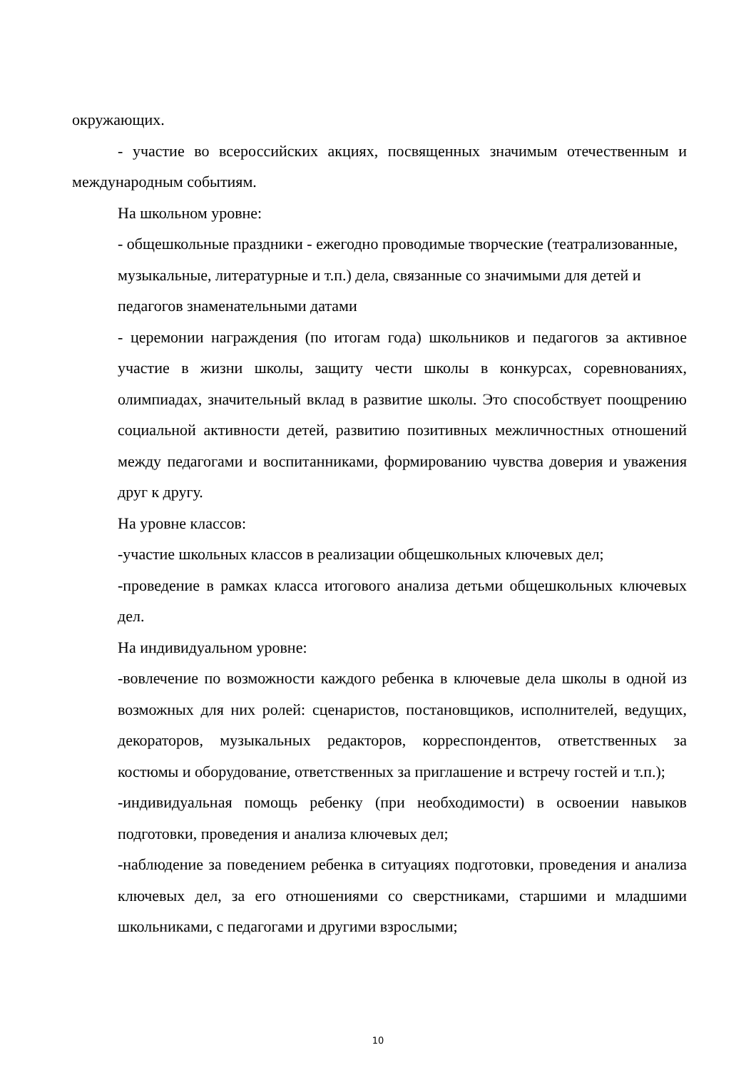окружающих.
- участие во всероссийских акциях, посвященных значимым отечественным и международным событиям.
На школьном уровне:
- общешкольные праздники - ежегодно проводимые творческие (театрализованные, музыкальные, литературные и т.п.) дела, связанные со значимыми для детей и педагогов знаменательными датами
- церемонии награждения (по итогам года) школьников и педагогов за активное участие в жизни школы, защиту чести школы в конкурсах, соревнованиях, олимпиадах, значительный вклад в развитие школы. Это способствует поощрению социальной активности детей, развитию позитивных межличностных отношений между педагогами и воспитанниками, формированию чувства доверия и уважения друг к другу.
На уровне классов:
-участие школьных классов в реализации общешкольных ключевых дел;
-проведение в рамках класса итогового анализа детьми общешкольных ключевых дел.
На индивидуальном уровне:
-вовлечение по возможности каждого ребенка в ключевые дела школы в одной из возможных для них ролей: сценаристов, постановщиков, исполнителей, ведущих, декораторов, музыкальных редакторов, корреспондентов, ответственных за костюмы и оборудование, ответственных за приглашение и встречу гостей и т.п.);
-индивидуальная помощь ребенку (при необходимости) в освоении навыков подготовки, проведения и анализа ключевых дел;
-наблюдение за поведением ребенка в ситуациях подготовки, проведения и анализа ключевых дел, за его отношениями со сверстниками, старшими и младшими школьниками, с педагогами и другими взрослыми;
10